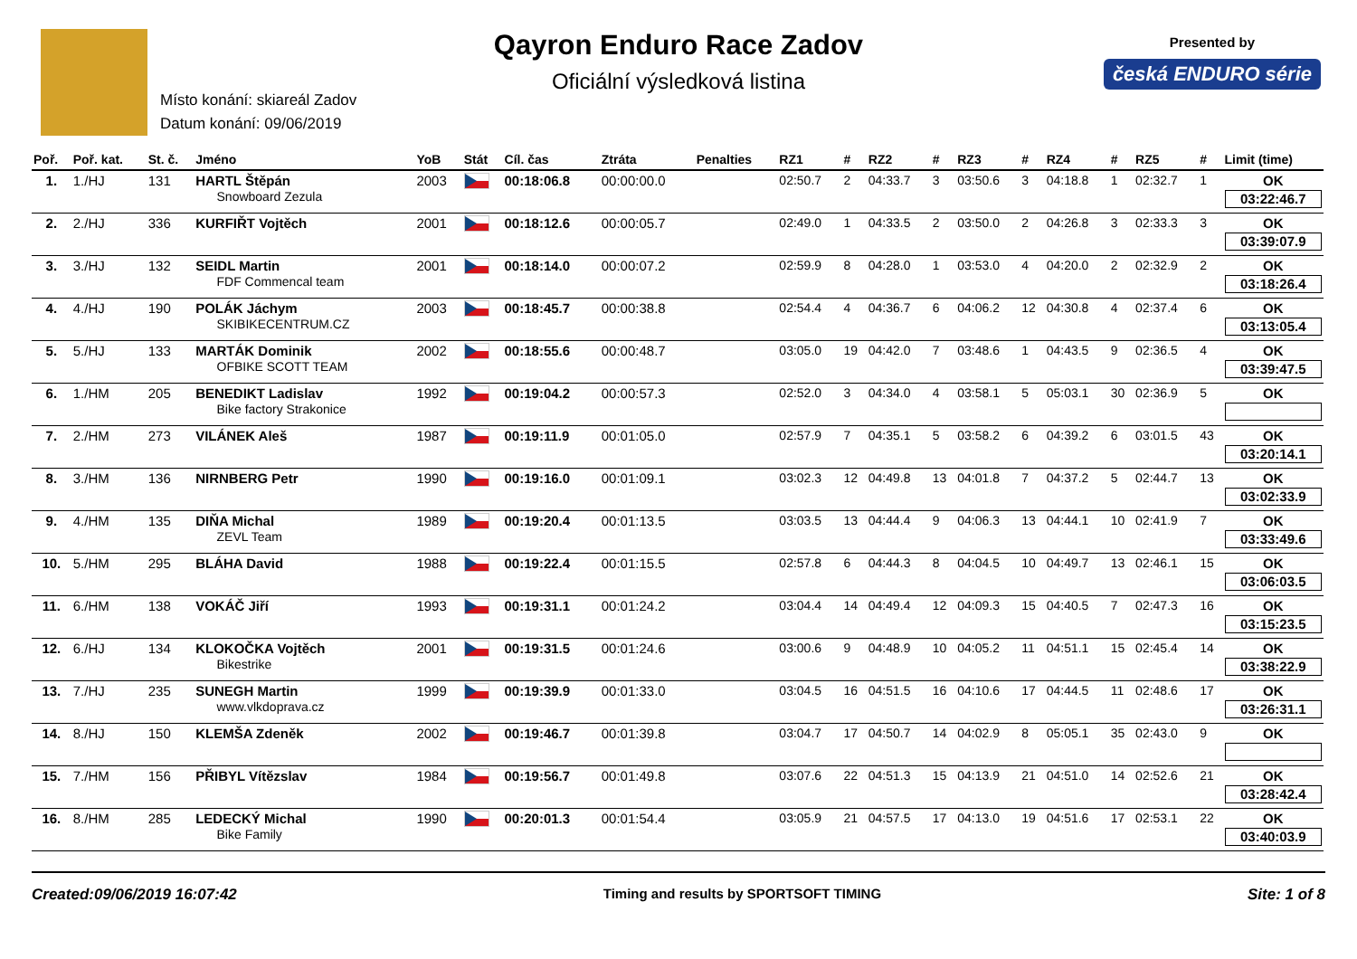Místo konání: skiareál Zadov
Datum konání: 09/06/2019
Qayron Enduro Race Zadov
Oficiální výsledková listina
Presented by
česká ENDURO série
| Poř. | Poř. kat. | St. č. | Jméno | YoB | Stát | Cíl. čas | Ztráta | Penalties | RZ1 | # | RZ2 | # | RZ3 | # | RZ4 | # | RZ5 | # | Limit (time) |
| --- | --- | --- | --- | --- | --- | --- | --- | --- | --- | --- | --- | --- | --- | --- | --- | --- | --- | --- | --- |
| 1. | 1./HJ | 131 | HARTL Štěpán Snowboard Zezula | 2003 | | 00:18:06.8 | 00:00:00.0 | | 02:50.7 | 2 | 04:33.7 | 3 | 03:50.6 | 3 | 04:18.8 | 1 | 02:32.7 | 1 | OK 03:22:46.7 |
| 2. | 2./HJ | 336 | KURFIŘT Vojtěch | 2001 | | 00:18:12.6 | 00:00:05.7 | | 02:49.0 | 1 | 04:33.5 | 2 | 03:50.0 | 2 | 04:26.8 | 3 | 02:33.3 | 3 | OK 03:39:07.9 |
| 3. | 3./HJ | 132 | SEIDL Martin FDF Commencal team | 2001 | | 00:18:14.0 | 00:00:07.2 | | 02:59.9 | 8 | 04:28.0 | 1 | 03:53.0 | 4 | 04:20.0 | 2 | 02:32.9 | 2 | OK 03:18:26.4 |
| 4. | 4./HJ | 190 | POLÁK Jáchym SKIBIKECENTRUM.CZ | 2003 | | 00:18:45.7 | 00:00:38.8 | | 02:54.4 | 4 | 04:36.7 | 6 | 04:06.2 | 12 | 04:30.8 | 4 | 02:37.4 | 6 | OK 03:13:05.4 |
| 5. | 5./HJ | 133 | MARTÁK Dominik OFBIKE SCOTT TEAM | 2002 | | 00:18:55.6 | 00:00:48.7 | | 03:05.0 | 19 | 04:42.0 | 7 | 03:48.6 | 1 | 04:43.5 | 9 | 02:36.5 | 4 | OK 03:39:47.5 |
| 6. | 1./HM | 205 | BENEDIKT Ladislav Bike factory Strakonice | 1992 | | 00:19:04.2 | 00:00:57.3 | | 02:52.0 | 3 | 04:34.0 | 4 | 03:58.1 | 5 | 05:03.1 | 30 | 02:36.9 | 5 | OK |
| 7. | 2./HM | 273 | VILÁNEK Aleš | 1987 | | 00:19:11.9 | 00:01:05.0 | | 02:57.9 | 7 | 04:35.1 | 5 | 03:58.2 | 6 | 04:39.2 | 6 | 03:01.5 | 43 | OK 03:20:14.1 |
| 8. | 3./HM | 136 | NIRNBERG Petr | 1990 | | 00:19:16.0 | 00:01:09.1 | | 03:02.3 | 12 | 04:49.8 | 13 | 04:01.8 | 7 | 04:37.2 | 5 | 02:44.7 | 13 | OK 03:02:33.9 |
| 9. | 4./HM | 135 | DIŇA Michal ZEVL Team | 1989 | | 00:19:20.4 | 00:01:13.5 | | 03:03.5 | 13 | 04:44.4 | 9 | 04:06.3 | 13 | 04:44.1 | 10 | 02:41.9 | 7 | OK 03:33:49.6 |
| 10. | 5./HM | 295 | BLÁHA David | 1988 | | 00:19:22.4 | 00:01:15.5 | | 02:57.8 | 6 | 04:44.3 | 8 | 04:04.5 | 10 | 04:49.7 | 13 | 02:46.1 | 15 | OK 03:06:03.5 |
| 11. | 6./HM | 138 | VOKÁČ Jiří | 1993 | | 00:19:31.1 | 00:01:24.2 | | 03:04.4 | 14 | 04:49.4 | 12 | 04:09.3 | 15 | 04:40.5 | 7 | 02:47.3 | 16 | OK 03:15:23.5 |
| 12. | 6./HJ | 134 | KLOKOČKA Vojtěch Bikestrike | 2001 | | 00:19:31.5 | 00:01:24.6 | | 03:00.6 | 9 | 04:48.9 | 10 | 04:05.2 | 11 | 04:51.1 | 15 | 02:45.4 | 14 | OK 03:38:22.9 |
| 13. | 7./HJ | 235 | SUNEGH Martin www.vlkdoprava.cz | 1999 | | 00:19:39.9 | 00:01:33.0 | | 03:04.5 | 16 | 04:51.5 | 16 | 04:10.6 | 17 | 04:44.5 | 11 | 02:48.6 | 17 | OK 03:26:31.1 |
| 14. | 8./HJ | 150 | KLEMŠA Zdeněk | 2002 | | 00:19:46.7 | 00:01:39.8 | | 03:04.7 | 17 | 04:50.7 | 14 | 04:02.9 | 8 | 05:05.1 | 35 | 02:43.0 | 9 | OK |
| 15. | 7./HM | 156 | PŘIBYL Vítězslav | 1984 | | 00:19:56.7 | 00:01:49.8 | | 03:07.6 | 22 | 04:51.3 | 15 | 04:13.9 | 21 | 04:51.0 | 14 | 02:52.6 | 21 | OK 03:28:42.4 |
| 16. | 8./HM | 285 | LEDECKÝ Michal Bike Family | 1990 | | 00:20:01.3 | 00:01:54.4 | | 03:05.9 | 21 | 04:57.5 | 17 | 04:13.0 | 19 | 04:51.6 | 17 | 02:53.1 | 22 | OK 03:40:03.9 |
Created:09/06/2019 16:07:42 Timing and results by SPORTSOFT TIMING Site: 1 of 8